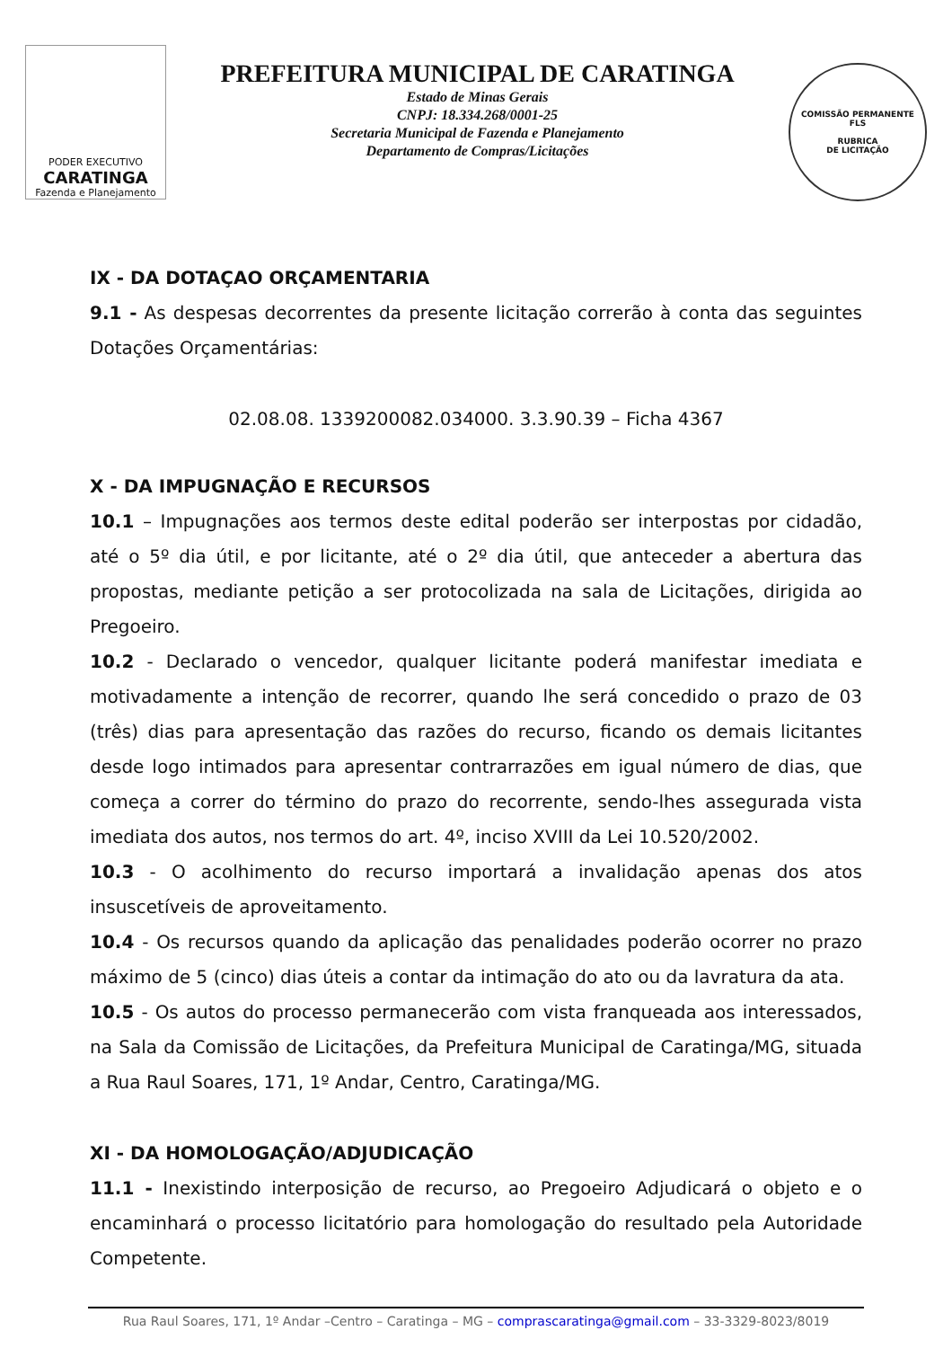PODER EXECUTIVO
CARATINGA
Fazenda e Planejamento
PREFEITURA MUNICIPAL DE CARATINGA
Estado de Minas Gerais
CNPJ: 18.334.268/0001-25
Secretaria Municipal de Fazenda e Planejamento
Departamento de Compras/Licitações
COMISSÃO PERMANENTE
FLS
RUBRICA
DE LICITAÇÃO
IX - DA DOTAÇAO ORÇAMENTARIA
9.1 - As despesas decorrentes da presente licitação correrão à conta das seguintes Dotações Orçamentárias:
02.08.08. 1339200082.034000. 3.3.90.39 – Ficha 4367
X - DA IMPUGNAÇÃO E RECURSOS
10.1 – Impugnações aos termos deste edital poderão ser interpostas por cidadão, até o 5º dia útil, e por licitante, até o 2º dia útil, que anteceder a abertura das propostas, mediante petição a ser protocolizada na sala de Licitações, dirigida ao Pregoeiro.
10.2 - Declarado o vencedor, qualquer licitante poderá manifestar imediata e motivadamente a intenção de recorrer, quando lhe será concedido o prazo de 03 (três) dias para apresentação das razões do recurso, ficando os demais licitantes desde logo intimados para apresentar contrarrazões em igual número de dias, que começa a correr do término do prazo do recorrente, sendo-lhes assegurada vista imediata dos autos, nos termos do art. 4º, inciso XVIII da Lei 10.520/2002.
10.3 - O acolhimento do recurso importará a invalidação apenas dos atos insuscetíveis de aproveitamento.
10.4 - Os recursos quando da aplicação das penalidades poderão ocorrer no prazo máximo de 5 (cinco) dias úteis a contar da intimação do ato ou da lavratura da ata.
10.5 - Os autos do processo permanecerão com vista franqueada aos interessados, na Sala da Comissão de Licitações, da Prefeitura Municipal de Caratinga/MG, situada a Rua Raul Soares, 171, 1º Andar, Centro, Caratinga/MG.
XI - DA HOMOLOGAÇÃO/ADJUDICAÇÃO
11.1 - Inexistindo interposição de recurso, ao Pregoeiro Adjudicará o objeto e o encaminhará o processo licitatório para homologação do resultado pela Autoridade Competente.
Rua Raul Soares, 171, 1º Andar –Centro – Caratinga – MG – comprascaratinga@gmail.com – 33-3329-8023/8019